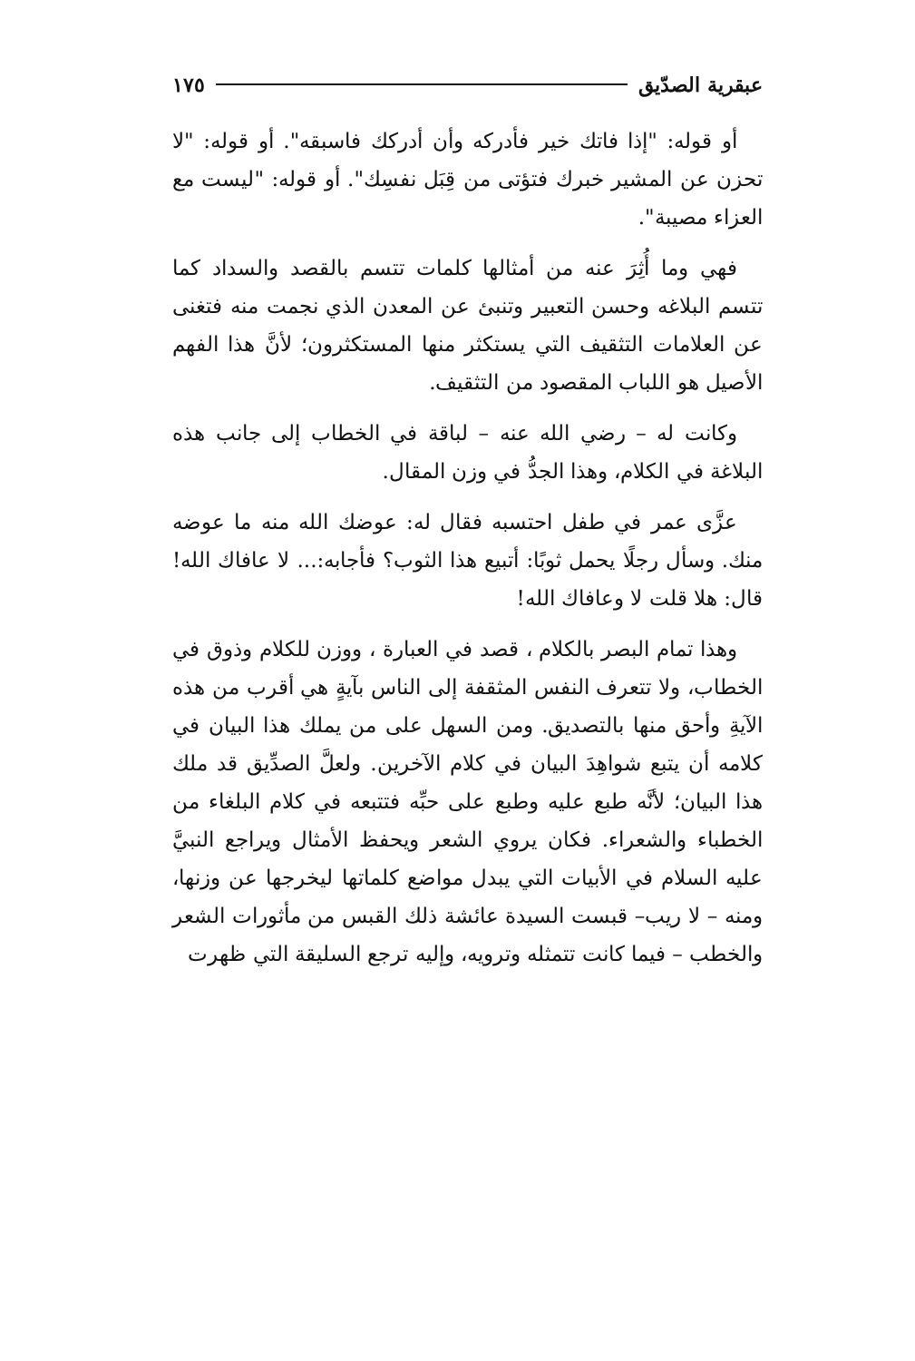عبقرية الصدّيق ١٧٥
أو قوله: "إذا فاتك خير فأدركه وأن أدركك فاسبقه". أو قوله: "لا تحزن عن المشير خبرك فتؤتى من قِبَل نفسِك". أو قوله: "ليست مع العزاء مصيبة".
فهي وما أُثِرَ عنه من أمثالها كلمات تتسم بالقصد والسداد كما تتسم البلاغه وحسن التعبير وتنبئ عن المعدن الذي نجمت منه فتغنى عن العلامات التثقيف التي يستكثر منها المستكثرون؛ لأنَّ هذا الفهم الأصيل هو اللباب المقصود من التثقيف.
وكانت له – رضي الله عنه – لباقة في الخطاب إلى جانب هذه البلاغة في الكلام، وهذا الجدُّ في وزن المقال.
عزَّى عمر في طفل احتسبه فقال له: عوضك الله منه ما عوضه منك. وسأل رجلًا يحمل ثوبًا: أتبيع هذا الثوب؟ فأجابه:... لا عافاك الله! قال: هلا قلت لا وعافاك الله!
وهذا تمام البصر بالكلام ، قصد في العبارة ، ووزن للكلام وذوق في الخطاب، ولا تتعرف النفس المثقفة إلى الناس بآيةٍ هي أقرب من هذه الآيةِ وأحق منها بالتصديق. ومن السهل على من يملك هذا البيان في كلامه أن يتبع شواهِدَ البيان في كلام الآخرين. ولعلَّ الصدِّيق قد ملك هذا البيان؛ لأنَّه طبع عليه وطبع على حبِّه فتتبعه في كلام البلغاء من الخطباء والشعراء. فكان يروي الشعر ويحفظ الأمثال ويراجع النبيَّ عليه السلام في الأبيات التي يبدل مواضع كلماتها ليخرجها عن وزنها، ومنه – لا ريب– قبست السيدة عائشة ذلك القبس من مأثورات الشعر والخطب – فيما كانت تتمثله وترويه، وإليه ترجع السليقة التي ظهرت